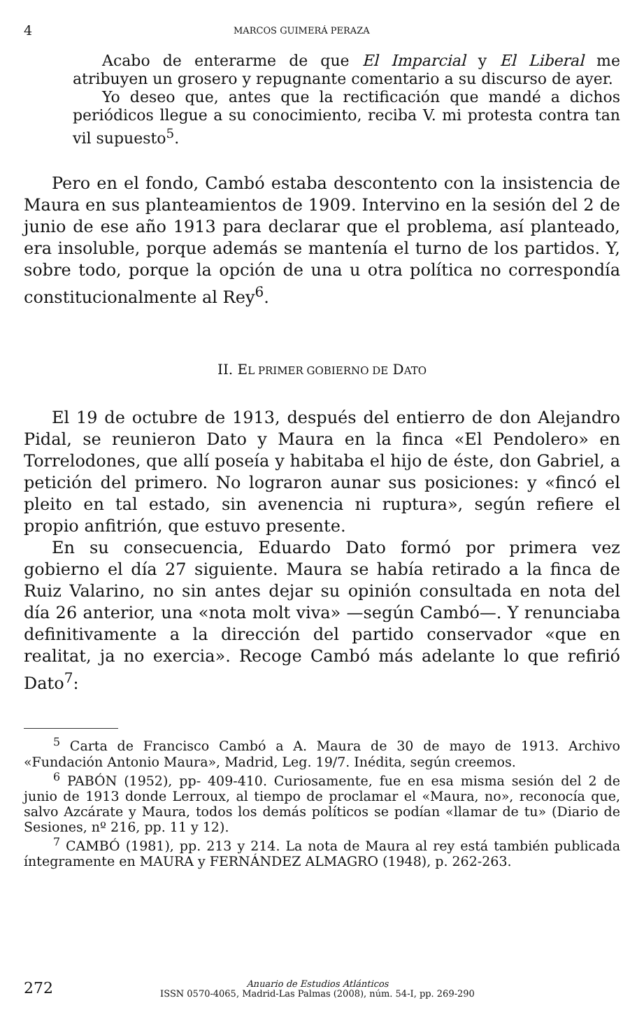4 MARCOS GUIMERÁ PERAZA
Acabo de enterarme de que El Imparcial y El Liberal me atribuyen un grosero y repugnante comentario a su discurso de ayer.
Yo deseo que, antes que la rectificación que mandé a dichos periódicos llegue a su conocimiento, reciba V. mi protesta contra tan vil supuesto<sup>5</sup>.
Pero en el fondo, Cambó estaba descontento con la insistencia de Maura en sus planteamientos de 1909. Intervino en la sesión del 2 de junio de ese año 1913 para declarar que el problema, así planteado, era insoluble, porque además se mantenía el turno de los partidos. Y, sobre todo, porque la opción de una u otra política no correspondía constitucionalmente al Rey<sup>6</sup>.
II. EL PRIMER GOBIERNO DE DATO
El 19 de octubre de 1913, después del entierro de don Alejandro Pidal, se reunieron Dato y Maura en la finca «El Pendolero» en Torrelodones, que allí poseía y habitaba el hijo de éste, don Gabriel, a petición del primero. No lograron aunar sus posiciones: y «fincó el pleito en tal estado, sin avenencia ni ruptura», según refiere el propio anfitrión, que estuvo presente.
En su consecuencia, Eduardo Dato formó por primera vez gobierno el día 27 siguiente. Maura se había retirado a la finca de Ruiz Valarino, no sin antes dejar su opinión consultada en nota del día 26 anterior, una «nota molt viva» —según Cambó—. Y renunciaba definitivamente a la dirección del partido conservador «que en realitat, ja no exercia». Recoge Cambó más adelante lo que refirió Dato<sup>7</sup>:
<sup>5</sup> Carta de Francisco Cambó a A. Maura de 30 de mayo de 1913. Archivo «Fundación Antonio Maura», Madrid, Leg. 19/7. Inédita, según creemos.
<sup>6</sup> PABÓN (1952), pp- 409-410. Curiosamente, fue en esa misma sesión del 2 de junio de 1913 donde Lerroux, al tiempo de proclamar el «Maura, no», reconocía que, salvo Azcárate y Maura, todos los demás políticos se podían «llamar de tu» (Diario de Sesiones, nº 216, pp. 11 y 12).
<sup>7</sup> CAMBÓ (1981), pp. 213 y 214. La nota de Maura al rey está también publicada íntegramente en MAURA y FERNÁNDEZ ALMAGRO (1948), p. 262-263.
272 Anuario de Estudios Atlánticos
ISSN 0570-4065, Madrid-Las Palmas (2008), núm. 54-I, pp. 269-290